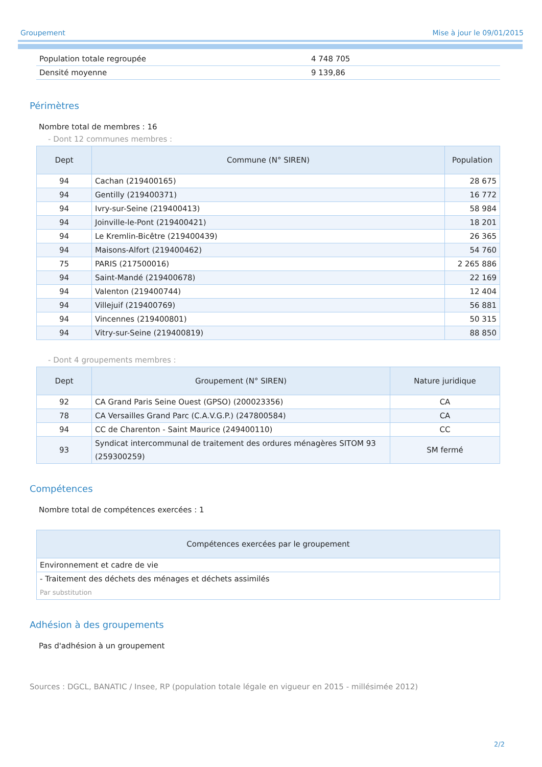Groupement Mise à jour le 09/01/2015
| Population totale regroupée | 4 748 705 |
| Densité moyenne | 9 139,86 |
Périmètres
Nombre total de membres : 16
- Dont 12 communes membres :
| Dept | Commune (N° SIREN) | Population |
| --- | --- | --- |
| 94 | Cachan (219400165) | 28 675 |
| 94 | Gentilly (219400371) | 16 772 |
| 94 | Ivry-sur-Seine (219400413) | 58 984 |
| 94 | Joinville-le-Pont (219400421) | 18 201 |
| 94 | Le Kremlin-Bicêtre (219400439) | 26 365 |
| 94 | Maisons-Alfort (219400462) | 54 760 |
| 75 | PARIS (217500016) | 2 265 886 |
| 94 | Saint-Mandé (219400678) | 22 169 |
| 94 | Valenton (219400744) | 12 404 |
| 94 | Villejuif (219400769) | 56 881 |
| 94 | Vincennes (219400801) | 50 315 |
| 94 | Vitry-sur-Seine (219400819) | 88 850 |
- Dont 4 groupements membres :
| Dept | Groupement (N° SIREN) | Nature juridique |
| --- | --- | --- |
| 92 | CA Grand Paris Seine Ouest (GPSO) (200023356) | CA |
| 78 | CA Versailles Grand Parc (C.A.V.G.P.) (247800584) | CA |
| 94 | CC de Charenton - Saint Maurice (249400110) | CC |
| 93 | Syndicat intercommunal de traitement des ordures ménagères SITOM 93 (259300259) | SM fermé |
Compétences
Nombre total de compétences exercées : 1
| Compétences exercées par le groupement |
| --- |
| Environnement et cadre de vie |
| - Traitement des déchets des ménages et déchets assimilés Par substitution |
Adhésion à des groupements
Pas d'adhésion à un groupement
Sources : DGCL, BANATIC / Insee, RP (population totale légale en vigueur en 2015 - millésimée 2012)
2/2